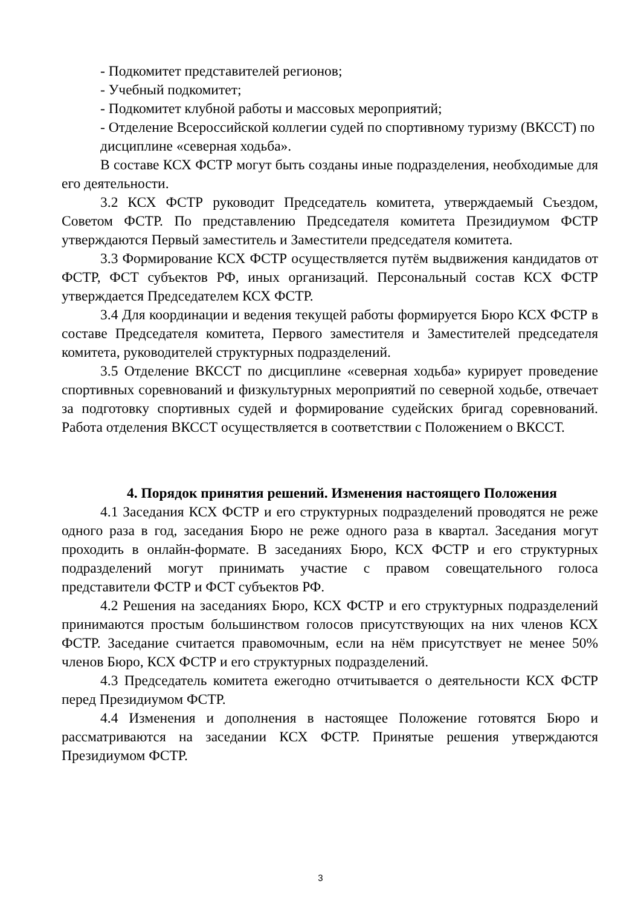- Подкомитет представителей регионов;
- Учебный подкомитет;
- Подкомитет клубной работы и массовых мероприятий;
- Отделение Всероссийской коллегии судей по спортивному туризму (ВКССТ) по дисциплине «северная ходьба».
В составе КСХ ФСТР могут быть созданы иные подразделения, необходимые для его деятельности.
3.2 КСХ ФСТР руководит Председатель комитета, утверждаемый Съездом, Советом ФСТР. По представлению Председателя комитета Президиумом ФСТР утверждаются Первый заместитель и Заместители председателя комитета.
3.3 Формирование КСХ ФСТР осуществляется путём выдвижения кандидатов от ФСТР, ФСТ субъектов РФ, иных организаций. Персональный состав КСХ ФСТР утверждается Председателем КСХ ФСТР.
3.4 Для координации и ведения текущей работы формируется Бюро КСХ ФСТР в составе Председателя комитета, Первого заместителя и Заместителей председателя комитета, руководителей структурных подразделений.
3.5 Отделение ВКССТ по дисциплине «северная ходьба» курирует проведение спортивных соревнований и физкультурных мероприятий по северной ходьбе, отвечает за подготовку спортивных судей и формирование судейских бригад соревнований. Работа отделения ВКССТ осуществляется в соответствии с Положением о ВКССТ.
4. Порядок принятия решений. Изменения настоящего Положения
4.1 Заседания КСХ ФСТР и его структурных подразделений проводятся не реже одного раза в год, заседания Бюро не реже одного раза в квартал. Заседания могут проходить в онлайн-формате. В заседаниях Бюро, КСХ ФСТР и его структурных подразделений могут принимать участие с правом совещательного голоса представители ФСТР и ФСТ субъектов РФ.
4.2 Решения на заседаниях Бюро, КСХ ФСТР и его структурных подразделений принимаются простым большинством голосов присутствующих на них членов КСХ ФСТР. Заседание считается правомочным, если на нём присутствует не менее 50% членов Бюро, КСХ ФСТР и его структурных подразделений.
4.3 Председатель комитета ежегодно отчитывается о деятельности КСХ ФСТР перед Президиумом ФСТР.
4.4 Изменения и дополнения в настоящее Положение готовятся Бюро и рассматриваются на заседании КСХ ФСТР. Принятые решения утверждаются Президиумом ФСТР.
3